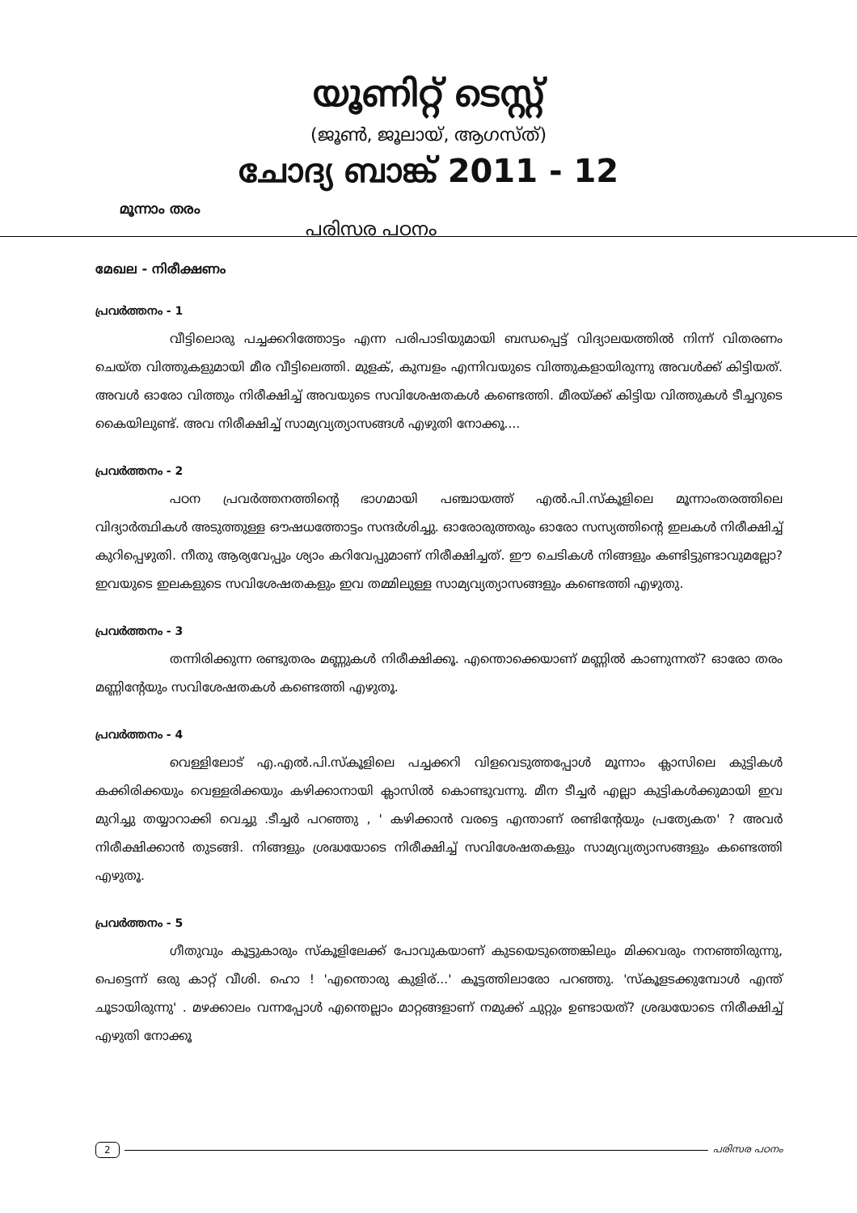യൂണിറ്റ് ടെസ്റ്റ്
(ജൂൺ, ജൂലായ്, ആഗസ്ത്)
ചോദ്യ ബാങ്ക് 2011 - 12
മൂന്നാം തരം
പരിസര പഠനം
മേഖല - നിരീക്ഷണം
പ്രവർത്തനം - 1
വീട്ടിലൊരു പച്ചക്കറിത്തോട്ടം എന്ന പരിപാടിയുമായി ബന്ധപ്പെട്ട് വിദ്യാലയത്തിൽ നിന്ന് വിതരണം ചെയ്ത വിത്തുകളുമായി മീര വീട്ടിലെത്തി. മുളക്, കുമ്പളം എന്നിവയുടെ വിത്തുകളായിരുന്നു അവൾക്ക് കിട്ടിയത്. അവൾ ഓരോ വിത്തും നിരീക്ഷിച്ച് അവയുടെ സവിശേഷതകൾ കണ്ടെത്തി. മീരയ്ക്ക് കിട്ടിയ വിത്തുകൾ ടീച്ചറുടെ കൈയിലുണ്ട്. അവ നിരീക്ഷിച്ച് സാമ്യവ്യത്യാസങ്ങൾ എഴുതി നോക്കൂ....
പ്രവർത്തനം - 2
പഠന പ്രവർത്തനത്തിന്റെ ഭാഗമായി പഞ്ചായത്ത് എൽ.പി.സ്കൂളിലെ മൂന്നാംതരത്തിലെ വിദ്യാർത്ഥികൾ അടുത്തുള്ള ഔഷധത്തോട്ടം സന്ദർശിച്ചു. ഓരോരുത്തരും ഓരോ സസ്യത്തിന്റെ ഇലകൾ നിരീക്ഷിച്ച് കുറിപ്പെഴുതി. നീതു ആര്യവേപ്പും ശ്യാം കറിവേപ്പുമാണ് നിരീക്ഷിച്ചത്. ഈ ചെടികൾ നിങ്ങളും കണ്ടിട്ടുണ്ടാവുമല്ലോ? ഇവയുടെ ഇലകളുടെ സവിശേഷതകളും ഇവ തമ്മിലുള്ള സാമ്യവ്യത്യാസങ്ങളും കണ്ടെത്തി എഴുതു.
പ്രവർത്തനം - 3
തന്നിരിക്കുന്ന രണ്ടുതരം മണ്ണുകൾ നിരീക്ഷിക്കൂ. എന്തൊക്കെയാണ് മണ്ണിൽ കാണുന്നത്? ഓരോ തരം മണ്ണിന്റേയും സവിശേഷതകൾ കണ്ടെത്തി എഴുതൂ.
പ്രവർത്തനം - 4
വെള്ളിലോട് എ.എൽ.പി.സ്കൂളിലെ പച്ചക്കറി വിളവെടുത്തപ്പോൾ മൂന്നാം ക്ലാസിലെ കുട്ടികൾ കക്കിരിക്കയും വെള്ളരിക്കയും കഴിക്കാനായി ക്ലാസിൽ കൊണ്ടുവന്നു. മീന ടീച്ചർ എല്ലാ കുട്ടികൾക്കുമായി ഇവ മുറിച്ചു തയ്യാറാക്കി വെച്ചു .ടീച്ചർ പറഞ്ഞു , ' കഴിക്കാൻ വരട്ടെ എന്താണ് രണ്ടിന്റേയും പ്രത്യേകത' ? അവർ നിരീക്ഷിക്കാൻ തുടങ്ങി. നിങ്ങളും ശ്രദ്ധയോടെ നിരീക്ഷിച്ച് സവിശേഷതകളും സാമ്യവ്യത്യാസങ്ങളും കണ്ടെത്തി എഴുതൂ.
പ്രവർത്തനം - 5
ഗീതുവും കൂട്ടുകാരും സ്കൂളിലേക്ക് പോവുകയാണ് കുടയെടുത്തെങ്കിലും മിക്കവരും നനഞ്ഞിരുന്നു, പെട്ടെന്ന് ഒരു കാറ്റ് വീശി. ഹൊ ! 'എന്തൊരു കുളിര്...' കൂട്ടത്തിലാരോ പറഞ്ഞു. 'സ്കൂളടക്കുമ്പോൾ എന്ത് ചൂടായിരുന്നു' . മഴക്കാലം വന്നപ്പോൾ എന്തെല്ലാം മാറ്റങ്ങളാണ് നമുക്ക് ചുറ്റും ഉണ്ടായത്? ശ്രദ്ധയോടെ നിരീക്ഷിച്ച് എഴുതി നോക്കൂ
2 പരിസര പഠനം